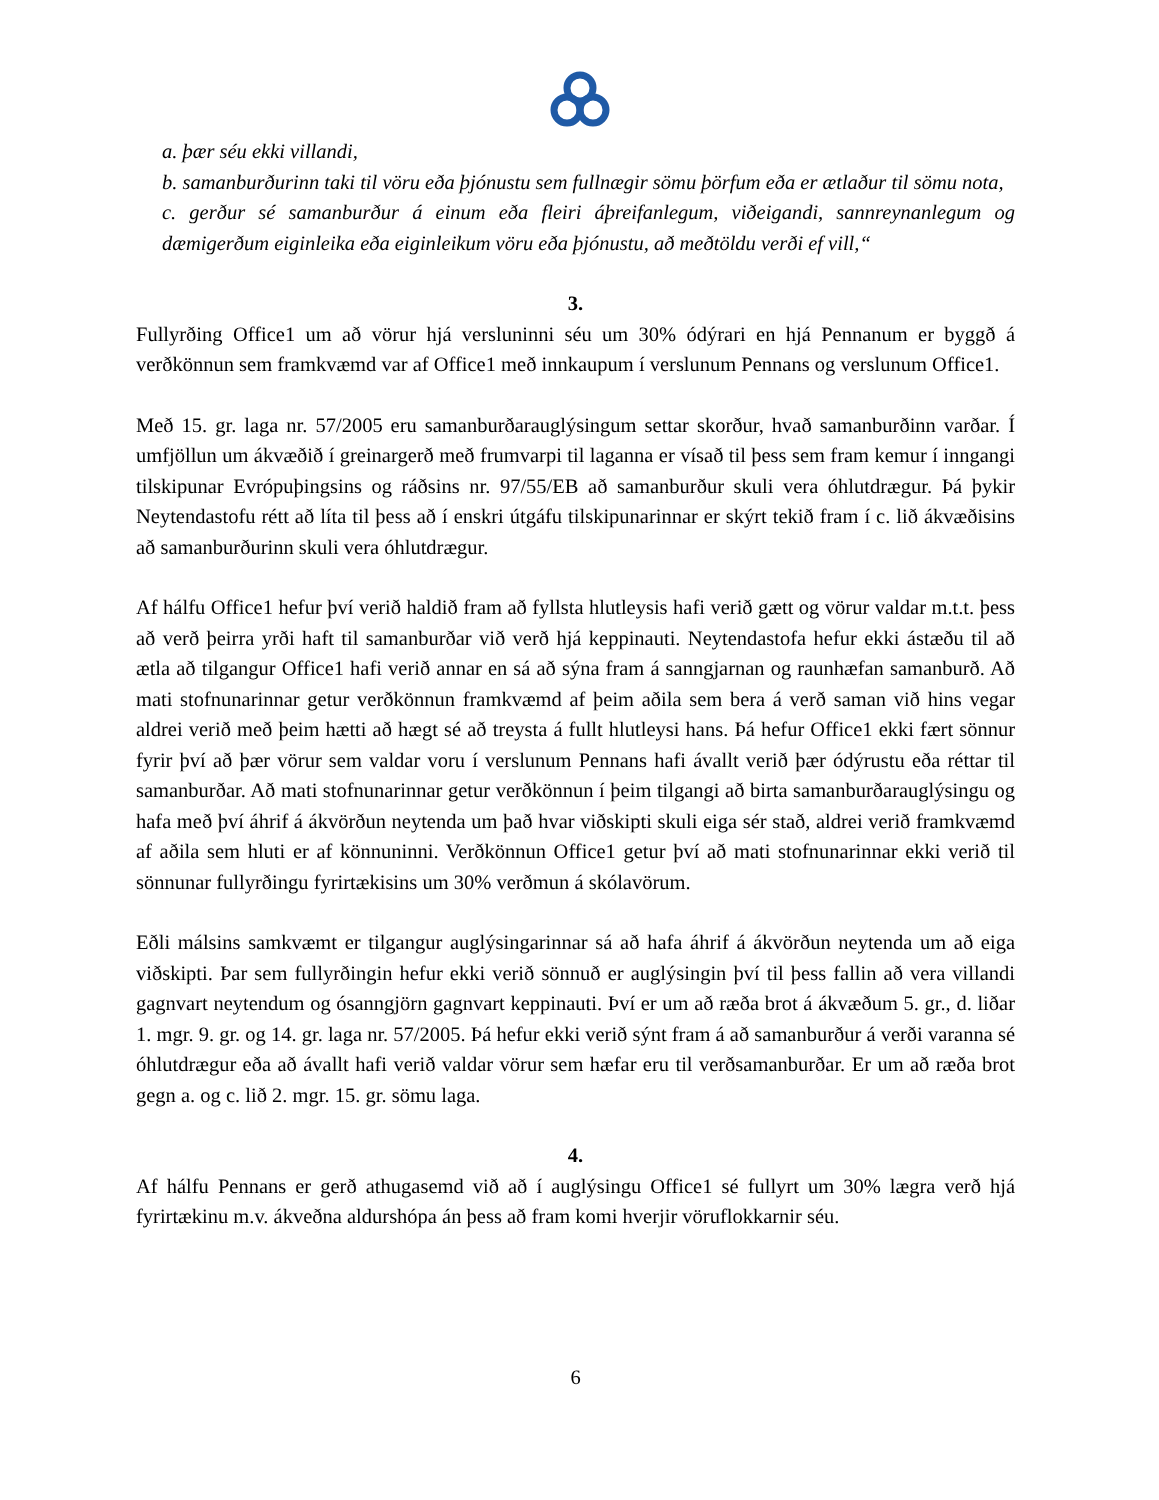a. þær séu ekki villandi,
b. samanburðurinn taki til vöru eða þjónustu sem fullnægir sömu þörfum eða er ætlaður til sömu nota,
c. gerður sé samanburður á einum eða fleiri áþreifanlegum, viðeigandi, sannreynanlegum og dæmigerðum eiginleika eða eiginleikum vöru eða þjónustu, að meðtöldu verði ef vill,“
3.
Fullyrðing Office1 um að vörur hjá versluninni séu um 30% ódýrari en hjá Pennanum er byggð á verðkönnun sem framkvæmd var af Office1 með innkaupum í verslunum Pennans og verslunum Office1.
Með 15. gr. laga nr. 57/2005 eru samanburðarauglýsingum settar skorður, hvað samanburðinn varðar. Í umfjöllun um ákvæðið í greinargerð með frumvarpi til laganna er vísað til þess sem fram kemur í inngangi tilskipunar Evrópuþingsins og ráðsins nr. 97/55/EB að samanburður skuli vera óhlutdrægur. Þá þykir Neytendastofu rétt að líta til þess að í enskri útgáfu tilskipunarinnar er skýrt tekið fram í c. lið ákvæðisins að samanburðurinn skuli vera óhlutdrægur.
Af hálfu Office1 hefur því verið haldið fram að fyllsta hlutleysis hafi verið gætt og vörur valdar m.t.t. þess að verð þeirra yrði haft til samanburðar við verð hjá keppinauti. Neytendastofa hefur ekki ástæðu til að ætla að tilgangur Office1 hafi verið annar en sá að sýna fram á sanngjarnan og raunhæfan samanburð. Að mati stofnunarinnar getur verðkönnun framkvæmd af þeim aðila sem bera á verð saman við hins vegar aldrei verið með þeim hætti að hægt sé að treysta á fullt hlutleysi hans. Þá hefur Office1 ekki fært sönnur fyrir því að þær vörur sem valdar voru í verslunum Pennans hafi ávallt verið þær ódýrustu eða réttar til samanburðar. Að mati stofnunarinnar getur verðkönnun í þeim tilgangi að birta samanburðarauglýsingu og hafa með því áhrif á ákvörðun neytenda um það hvar viðskipti skuli eiga sér stað, aldrei verið framkvæmd af aðila sem hluti er af könnuninni. Verðkönnun Office1 getur því að mati stofnunarinnar ekki verið til sönnunar fullyrðingu fyrirtækisins um 30% verðmun á skólavörum.
Eðli málsins samkvæmt er tilgangur auglýsingarinnar sá að hafa áhrif á ákvörðun neytenda um að eiga viðskipti. Þar sem fullyrðingin hefur ekki verið sönnuð er auglýsingin því til þess fallin að vera villandi gagnvart neytendum og ósanngjörn gagnvart keppinauti. Því er um að ræða brot á ákvæðum 5. gr., d. liðar 1. mgr. 9. gr. og 14. gr. laga nr. 57/2005. Þá hefur ekki verið sýnt fram á að samanburður á verði varanna sé óhlutdrægur eða að ávallt hafi verið valdar vörur sem hæfar eru til verðsamanburðar. Er um að ræða brot gegn a. og c. lið 2. mgr. 15. gr. sömu laga.
4.
Af hálfu Pennans er gerð athugasemd við að í auglýsingu Office1 sé fullyrt um 30% lægra verð hjá fyrirtækinu m.v. ákveðna aldurshópa án þess að fram komi hverjir vöruflokkarnir séu.
6